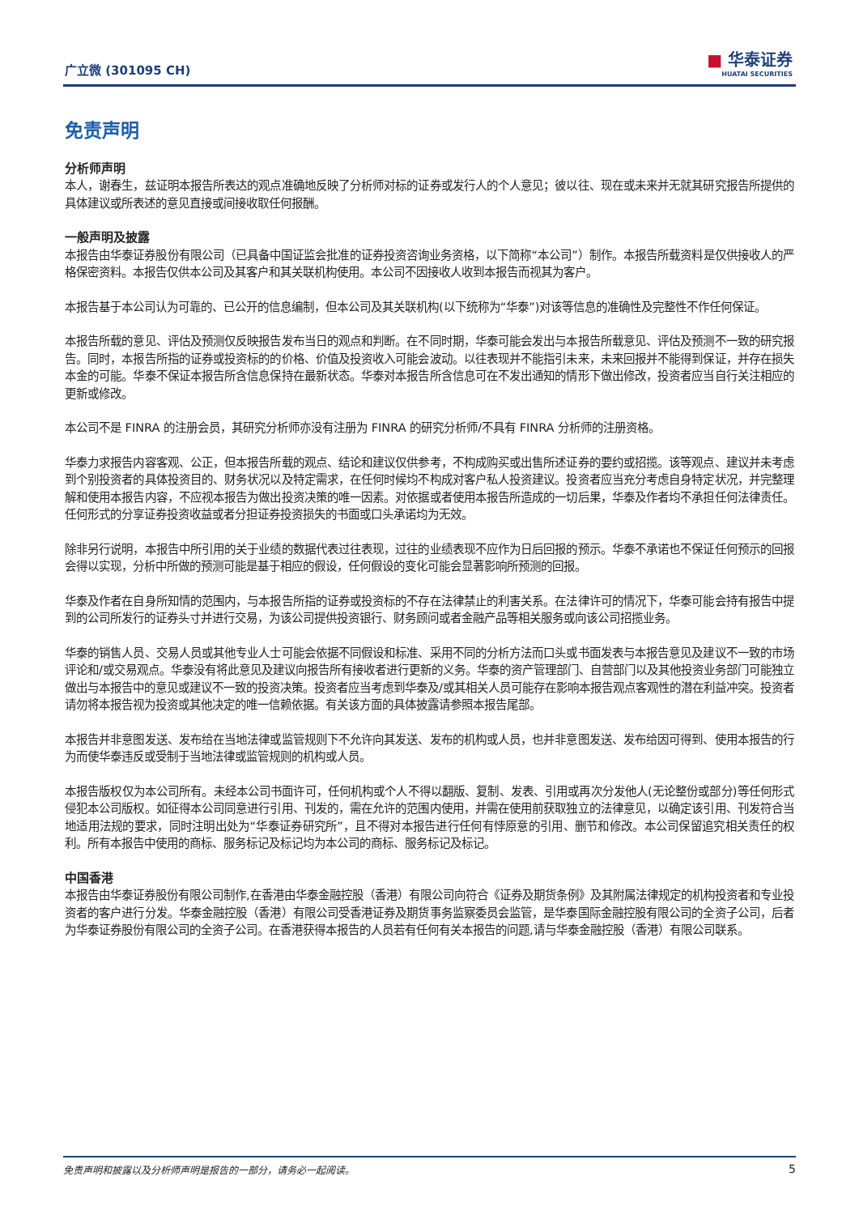广立微 (301095 CH) ■ 华泰证券
HUATAI SECURITIES
免责声明
分析师声明
本人，谢春生，兹证明本报告所表达的观点准确地反映了分析师对标的证券或发行人的个人意见；彼以往、现在或未来并无就其研究报告所提供的具体建议或所表述的意见直接或间接收取任何报酬。
一般声明及披露
本报告由华泰证券股份有限公司（已具备中国证监会批准的证券投资咨询业务资格，以下简称“本公司”）制作。本报告所载资料是仅供接收人的严格保密资料。本报告仅供本公司及其客户和其关联机构使用。本公司不因接收人收到本报告而视其为客户。
本报告基于本公司认为可靠的、已公开的信息编制，但本公司及其关联机构(以下统称为“华泰”)对该等信息的准确性及完整性不作任何保证。
本报告所载的意见、评估及预测仅反映报告发布当日的观点和判断。在不同时期，华泰可能会发出与本报告所载意见、评估及预测不一致的研究报告。同时，本报告所指的证券或投资标的的价格、价值及投资收入可能会波动。以往表现并不能指引未来，未来回报并不能得到保证，并存在损失本金的可能。华泰不保证本报告所含信息保持在最新状态。华泰对本报告所含信息可在不发出通知的情形下做出修改，投资者应当自行关注相应的更新或修改。
本公司不是 FINRA 的注册会员，其研究分析师亦没有注册为 FINRA 的研究分析师/不具有 FINRA 分析师的注册资格。
华泰力求报告内容客观、公正，但本报告所载的观点、结论和建议仅供参考，不构成购买或出售所述证券的要约或招揽。该等观点、建议并未考虑到个别投资者的具体投资目的、财务状况以及特定需求，在任何时候均不构成对客户私人投资建议。投资者应当充分考虑自身特定状况，并完整理解和使用本报告内容，不应视本报告为做出投资决策的唯一因素。对依据或者使用本报告所造成的一切后果，华泰及作者均不承担任何法律责任。任何形式的分享证券投资收益或者分担证券投资损失的书面或口头承诺均为无效。
除非另行说明，本报告中所引用的关于业绩的数据代表过往表现，过往的业绩表现不应作为日后回报的预示。华泰不承诺也不保证任何预示的回报会得以实现，分析中所做的预测可能是基于相应的假设，任何假设的变化可能会显著影响所预测的回报。
华泰及作者在自身所知情的范围内，与本报告所指的证券或投资标的不存在法律禁止的利害关系。在法律许可的情况下，华泰可能会持有报告中提到的公司所发行的证券头寸并进行交易，为该公司提供投资银行、财务顾问或者金融产品等相关服务或向该公司招揽业务。
华泰的销售人员、交易人员或其他专业人士可能会依据不同假设和标准、采用不同的分析方法而口头或书面发表与本报告意见及建议不一致的市场评论和/或交易观点。华泰没有将此意见及建议向报告所有接收者进行更新的义务。华泰的资产管理部门、自营部门以及其他投资业务部门可能独立做出与本报告中的意见或建议不一致的投资决策。投资者应当考虑到华泰及/或其相关人员可能存在影响本报告观点客观性的潜在利益冲突。投资者请勿将本报告视为投资或其他决定的唯一信赖依据。有关该方面的具体披露请参照本报告尾部。
本报告并非意图发送、发布给在当地法律或监管规则下不允许向其发送、发布的机构或人员，也并非意图发送、发布给因可得到、使用本报告的行为而使华泰违反或受制于当地法律或监管规则的机构或人员。
本报告版权仅为本公司所有。未经本公司书面许可，任何机构或个人不得以翻版、复制、发表、引用或再次分发他人(无论整份或部分)等任何形式侵犯本公司版权。如征得本公司同意进行引用、刊发的，需在允许的范围内使用，并需在使用前获取独立的法律意见，以确定该引用、刊发符合当地适用法规的要求，同时注明出处为“华泰证券研究所”，且不得对本报告进行任何有悖原意的引用、删节和修改。本公司保留追究相关责任的权利。所有本报告中使用的商标、服务标记及标记均为本公司的商标、服务标记及标记。
中国香港
本报告由华泰证券股份有限公司制作,在香港由华泰金融控股（香港）有限公司向符合《证券及期货条例》及其附属法律规定的机构投资者和专业投资者的客户进行分发。华泰金融控股（香港）有限公司受香港证券及期货事务监察委员会监管，是华泰国际金融控股有限公司的全资子公司，后者为华泰证券股份有限公司的全资子公司。在香港获得本报告的人员若有任何有关本报告的问题,请与华泰金融控股（香港）有限公司联系。
免责声明和披露以及分析师声明是报告的一部分，请务必一起阅读。 5